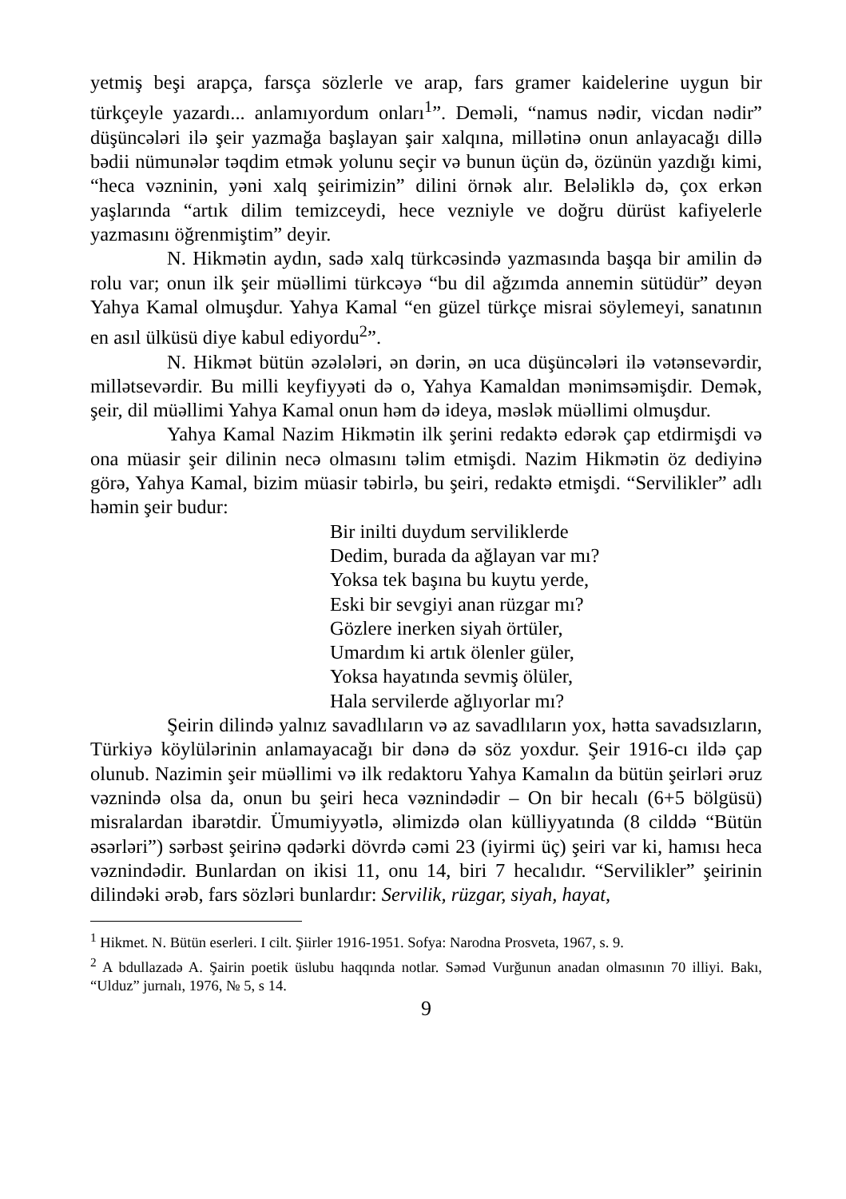yetmiş beşi arapça, farsça sözlerle ve arap, fars gramer kaidelerine uygun bir türkçeyle yazardı... anlamıyordum onları<sup>1</sup>”. Deməli, “namus nədir, vicdan nədir” düşüncələri ilə şeir yazmağa başlayan şair xalqına, millətinə onun anlayacağı dillə bədii nümunələr təqdim etmək yolunu seçir və bunun üçün də, özünün yazdığı kimi, “heca vəzninin, yəni xalq şeirimizin” dilini örnək alır. Beləliklə də, çox erkən yaşlarında “artık dilim temizceydi, hece vezniyle ve doğru dürüst kafiyelerle yazmasını öğrenmiştim” deyir.
N. Hikmətin aydın, sadə xalq türkcəsində yazmasında başqa bir amilin də rolu var; onun ilk şeir müəllimi türkcəyə “bu dil ağzımda annemin sütüdür” deyən Yahya Kamal olmuşdur. Yahya Kamal “en güzel türkçe misrai söylemeyi, sanatının en asıl ülküsü diye kabul ediyordu<sup>2</sup>”.
N. Hikmət bütün əzələləri, ən dərin, ən uca düşüncələri ilə vətənsevərdir, millətsevərdir. Bu milli keyfiyyəti də o, Yahya Kamaldan mənimsəmişdir. Demək, şeir, dil müəllimi Yahya Kamal onun həm də ideya, məslək müəllimi olmuşdur.
Yahya Kamal Nazim Hikmətin ilk şerini redaktə edərək çap etdirmişdi və ona müasir şeir dilinin necə olmasını təlim etmişdi. Nazim Hikmətin öz dediyinə görə, Yahya Kamal, bizim müasir təbirlə, bu şeiri, redaktə etmişdi. “Servilikler” adlı həmin şeir budur:
Bir inilti duydum serviliklerde
Dedim, burada da ağlayan var mı?
Yoksa tek başına bu kuytu yerde,
Eski bir sevgiyi anan rüzgar mı?
Gözlere inerken siyah örtüler,
Umardım ki artık ölenler güler,
Yoksa hayatında sevmiş ölüler,
Hala servilerde ağlıyorlar mı?
Şeirin dilində yalnız savadlıların və az savadlıların yox, hətta savadsızların, Türkiyə köylülərinin anlamayacağı bir dənə də söz yoxdur. Şeir 1916-cı ildə çap olunub. Nazimin şeir müəllimi və ilk redaktoru Yahya Kamalın da bütün şeirləri əruz vəznində olsa da, onun bu şeiri heca vəznindədir – On bir hecalı (6+5 bölgüsü) misralardan ibarətdir. Ümumiyyətlə, əlimizdə olan külliyyatında (8 cilddə “Bütün əsərləri”) sərbəst şeirinə qədərki dövrdə cəmi 23 (iyirmi üç) şeiri var ki, hamısı heca vəznindədir. Bunlardan on ikisi 11, onu 14, biri 7 hecalıdır. “Servilikler” şeirinin dilindəki ərəb, fars sözləri bunlardır: Servilik, rüzgar, siyah, hayat,
<sup>1</sup> Hikmet. N. Bütün eserleri. I cilt. Şiirler 1916-1951. Sofya: Narodna Prosveta, 1967, s. 9.
<sup>2</sup> A bdullazadə A. Şairin poetik üslubu haqqında notlar. Səməd Vurğunun anadan olmasının 70 illiyi. Bakı, “Ulduz” jurnalı, 1976, № 5, s 14.
9